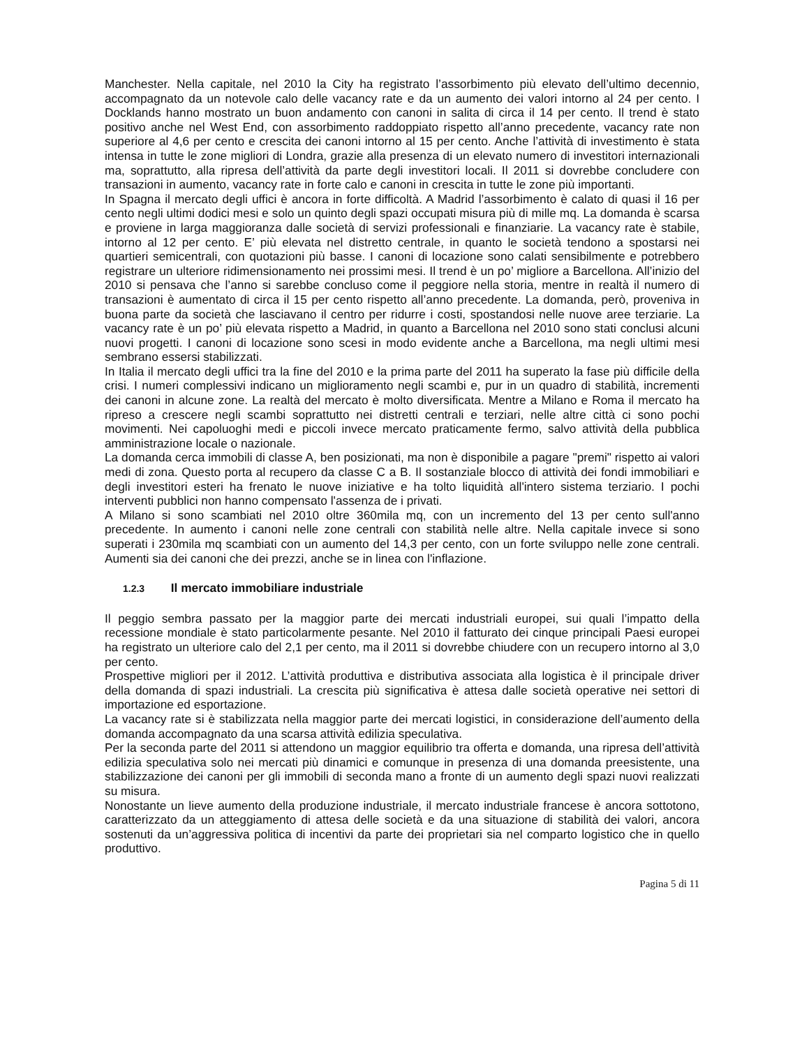Manchester. Nella capitale, nel 2010 la City ha registrato l’assorbimento più elevato dell’ultimo decennio, accompagnato da un notevole calo delle vacancy rate e da un aumento dei valori intorno al 24 per cento. I Docklands hanno mostrato un buon andamento con canoni in salita di circa il 14 per cento. Il trend è stato positivo anche nel West End, con assorbimento raddoppiato rispetto all’anno precedente, vacancy rate non superiore al 4,6 per cento e crescita dei canoni intorno al 15 per cento. Anche l’attività di investimento è stata intensa in tutte le zone migliori di Londra, grazie alla presenza di un elevato numero di investitori internazionali ma, soprattutto, alla ripresa dell’attività da parte degli investitori locali. Il 2011 si dovrebbe concludere con transazioni in aumento, vacancy rate in forte calo e canoni in crescita in tutte le zone più importanti.
In Spagna il mercato degli uffici è ancora in forte difficoltà. A Madrid l’assorbimento è calato di quasi il 16 per cento negli ultimi dodici mesi e solo un quinto degli spazi occupati misura più di mille mq. La domanda è scarsa e proviene in larga maggioranza dalle società di servizi professionali e finanziarie. La vacancy rate è stabile, intorno al 12 per cento. E’ più elevata nel distretto centrale, in quanto le società tendono a spostarsi nei quartieri semicentrali, con quotazioni più basse. I canoni di locazione sono calati sensibilmente e potrebbero registrare un ulteriore ridimensionamento nei prossimi mesi. Il trend è un po’ migliore a Barcellona. All’inizio del 2010 si pensava che l’anno si sarebbe concluso come il peggiore nella storia, mentre in realtà il numero di transazioni è aumentato di circa il 15 per cento rispetto all’anno precedente. La domanda, però, proveniva in buona parte da società che lasciavano il centro per ridurre i costi, spostandosi nelle nuove aree terziarie. La vacancy rate è un po’ più elevata rispetto a Madrid, in quanto a Barcellona nel 2010 sono stati conclusi alcuni nuovi progetti. I canoni di locazione sono scesi in modo evidente anche a Barcellona, ma negli ultimi mesi sembrano essersi stabilizzati.
In Italia il mercato degli uffici tra la fine del 2010 e la prima parte del 2011 ha superato la fase più difficile della crisi. I numeri complessivi indicano un miglioramento negli scambi e, pur in un quadro di stabilità, incrementi dei canoni in alcune zone. La realtà del mercato è molto diversificata. Mentre a Milano e Roma il mercato ha ripreso a crescere negli scambi soprattutto nei distretti centrali e terziari, nelle altre città ci sono pochi movimenti. Nei capoluoghi medi e piccoli invece mercato praticamente fermo, salvo attività della pubblica amministrazione locale o nazionale.
La domanda cerca immobili di classe A, ben posizionati, ma non è disponibile a pagare "premi" rispetto ai valori medi di zona. Questo porta al recupero da classe C a B. Il sostanziale blocco di attività dei fondi immobiliari e degli investitori esteri ha frenato le nuove iniziative e ha tolto liquidità all'intero sistema terziario. I pochi interventi pubblici non hanno compensato l'assenza de i privati.
A Milano si sono scambiati nel 2010 oltre 360mila mq, con un incremento del 13 per cento sull'anno precedente. In aumento i canoni nelle zone centrali con stabilità nelle altre. Nella capitale invece si sono superati i 230mila mq scambiati con un aumento del 14,3 per cento, con un forte sviluppo nelle zone centrali. Aumenti sia dei canoni che dei prezzi, anche se in linea con l'inflazione.
1.2.3 Il mercato immobiliare industriale
Il peggio sembra passato per la maggior parte dei mercati industriali europei, sui quali l’impatto della recessione mondiale è stato particolarmente pesante. Nel 2010 il fatturato dei cinque principali Paesi europei ha registrato un ulteriore calo del 2,1 per cento, ma il 2011 si dovrebbe chiudere con un recupero intorno al 3,0 per cento.
Prospettive migliori per il 2012. L’attività produttiva e distributiva associata alla logistica è il principale driver della domanda di spazi industriali. La crescita più significativa è attesa dalle società operative nei settori di importazione ed esportazione.
La vacancy rate si è stabilizzata nella maggior parte dei mercati logistici, in considerazione dell’aumento della domanda accompagnato da una scarsa attività edilizia speculativa.
Per la seconda parte del 2011 si attendono un maggior equilibrio tra offerta e domanda, una ripresa dell’attività edilizia speculativa solo nei mercati più dinamici e comunque in presenza di una domanda preesistente, una stabilizzazione dei canoni per gli immobili di seconda mano a fronte di un aumento degli spazi nuovi realizzati su misura.
Nonostante un lieve aumento della produzione industriale, il mercato industriale francese è ancora sottotono, caratterizzato da un atteggiamento di attesa delle società e da una situazione di stabilità dei valori, ancora sostenuti da un’aggressiva politica di incentivi da parte dei proprietari sia nel comparto logistico che in quello produttivo.
Pagina 5 di 11